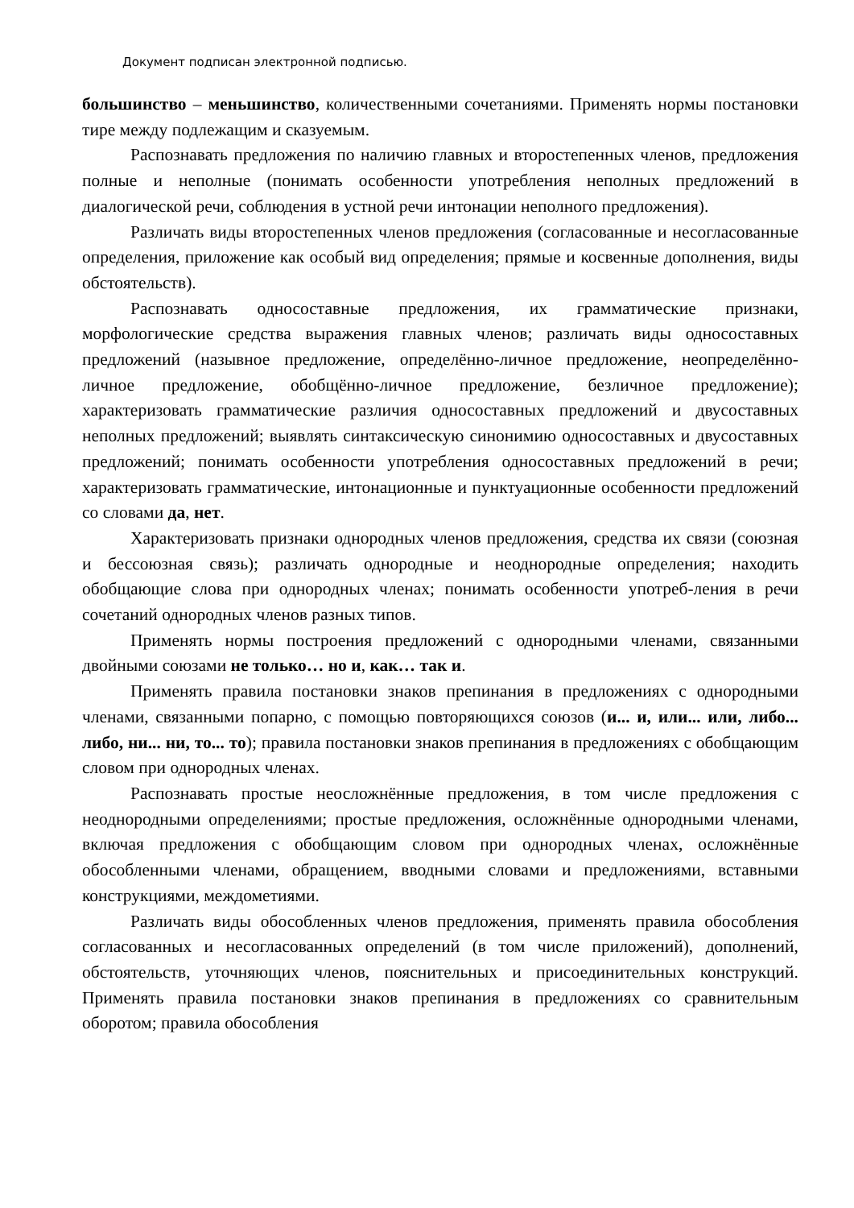Документ подписан электронной подписью.
большинство – меньшинство, количественными сочетаниями. Применять нормы постановки тире между подлежащим и сказуемым.
Распознавать предложения по наличию главных и второстепенных членов, предложения полные и неполные (понимать особенности употребления неполных предложений в диалогической речи, соблюдения в устной речи интонации неполного предложения).
Различать виды второстепенных членов предложения (согласованные и несогласованные определения, приложение как особый вид определения; прямые и косвенные дополнения, виды обстоятельств).
Распознавать односоставные предложения, их грамматические признаки, морфологические средства выражения главных членов; различать виды односоставных предложений (назывное предложение, определённо-личное предложение, неопределённо-личное предложение, обобщённо-личное предложение, безличное предложение); характеризовать грамматические различия односоставных предложений и двусоставных неполных предложений; выявлять синтаксическую синонимию односоставных и двусоставных предложений; понимать особенности употребления односоставных предложений в речи; характеризовать грамматические, интонационные и пунктуационные особенности предложений со словами да, нет.
Характеризовать признаки однородных членов предложения, средства их связи (союзная и бессоюзная связь); различать однородные и неоднородные определения; находить обобщающие слова при однородных членах; понимать особенности употреб-ления в речи сочетаний однородных членов разных типов.
Применять нормы построения предложений с однородными членами, связанными двойными союзами не только… но и, как… так и.
Применять правила постановки знаков препинания в предложениях с однородными членами, связанными попарно, с помощью повторяющихся союзов (и... и, или... или, либо... либо, ни... ни, то... то); правила постановки знаков препинания в предложениях с обобщающим словом при однородных членах.
Распознавать простые неосложнённые предложения, в том числе предложения с неоднородными определениями; простые предложения, осложнённые однородными членами, включая предложения с обобщающим словом при однородных членах, осложнённые обособленными членами, обращением, вводными словами и предложениями, вставными конструкциями, междометиями.
Различать виды обособленных членов предложения, применять правила обособления согласованных и несогласованных определений (в том числе приложений), дополнений, обстоятельств, уточняющих членов, пояснительных и присоединительных конструкций. Применять правила постановки знаков препинания в предложениях со сравнительным оборотом; правила обособления